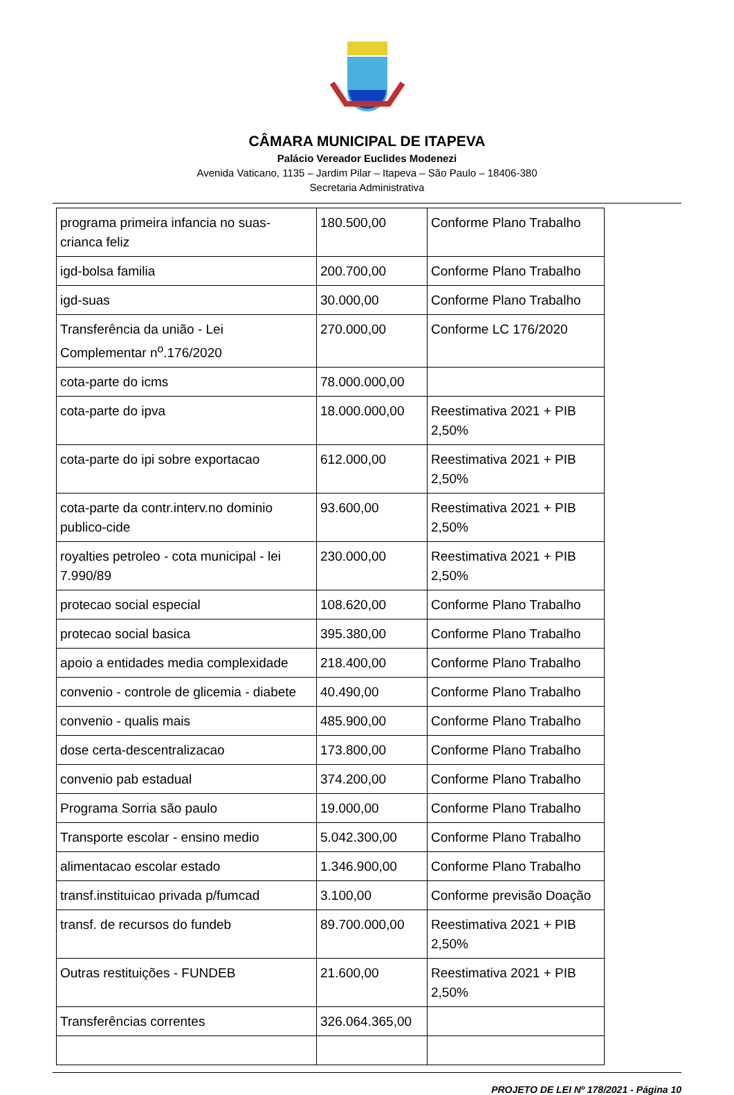CÂMARA MUNICIPAL DE ITAPEVA
Palácio Vereador Euclides Modenezi
Avenida Vaticano, 1135 – Jardim Pilar – Itapeva – São Paulo – 18406-380
Secretaria Administrativa
| programa primeira infancia no suas-crianca feliz | 180.500,00 | Conforme Plano Trabalho |
| igd-bolsa familia | 200.700,00 | Conforme Plano Trabalho |
| igd-suas | 30.000,00 | Conforme Plano Trabalho |
| Transferência da união - Lei Complementar n<sup>o</sup>.176/2020 | 270.000,00 | Conforme LC 176/2020 |
| cota-parte do icms | 78.000.000,00 | |
| cota-parte do ipva | 18.000.000,00 | Reestimativa 2021 + PIB 2,50% |
| cota-parte do ipi sobre exportacao | 612.000,00 | Reestimativa 2021 + PIB 2,50% |
| cota-parte da contr.interv.no dominio publico-cide | 93.600,00 | Reestimativa 2021 + PIB 2,50% |
| royalties petroleo - cota municipal - lei 7.990/89 | 230.000,00 | Reestimativa 2021 + PIB 2,50% |
| protecao social especial | 108.620,00 | Conforme Plano Trabalho |
| protecao social basica | 395.380,00 | Conforme Plano Trabalho |
| apoio a entidades media complexidade | 218.400,00 | Conforme Plano Trabalho |
| convenio - controle de glicemia - diabete | 40.490,00 | Conforme Plano Trabalho |
| convenio - qualis mais | 485.900,00 | Conforme Plano Trabalho |
| dose certa-descentralizacao | 173.800,00 | Conforme Plano Trabalho |
| convenio pab estadual | 374.200,00 | Conforme Plano Trabalho |
| Programa Sorria são paulo | 19.000,00 | Conforme Plano Trabalho |
| Transporte escolar - ensino medio | 5.042.300,00 | Conforme Plano Trabalho |
| alimentacao escolar estado | 1.346.900,00 | Conforme Plano Trabalho |
| transf.instituicao privada p/fumcad | 3.100,00 | Conforme previsão Doação |
| transf. de recursos do fundeb | 89.700.000,00 | Reestimativa 2021 + PIB 2,50% |
| Outras restituições - FUNDEB | 21.600,00 | Reestimativa 2021 + PIB 2,50% |
| Transferências correntes | 326.064.365,00 | |
PROJETO DE LEI Nº 178/2021 - Página 10